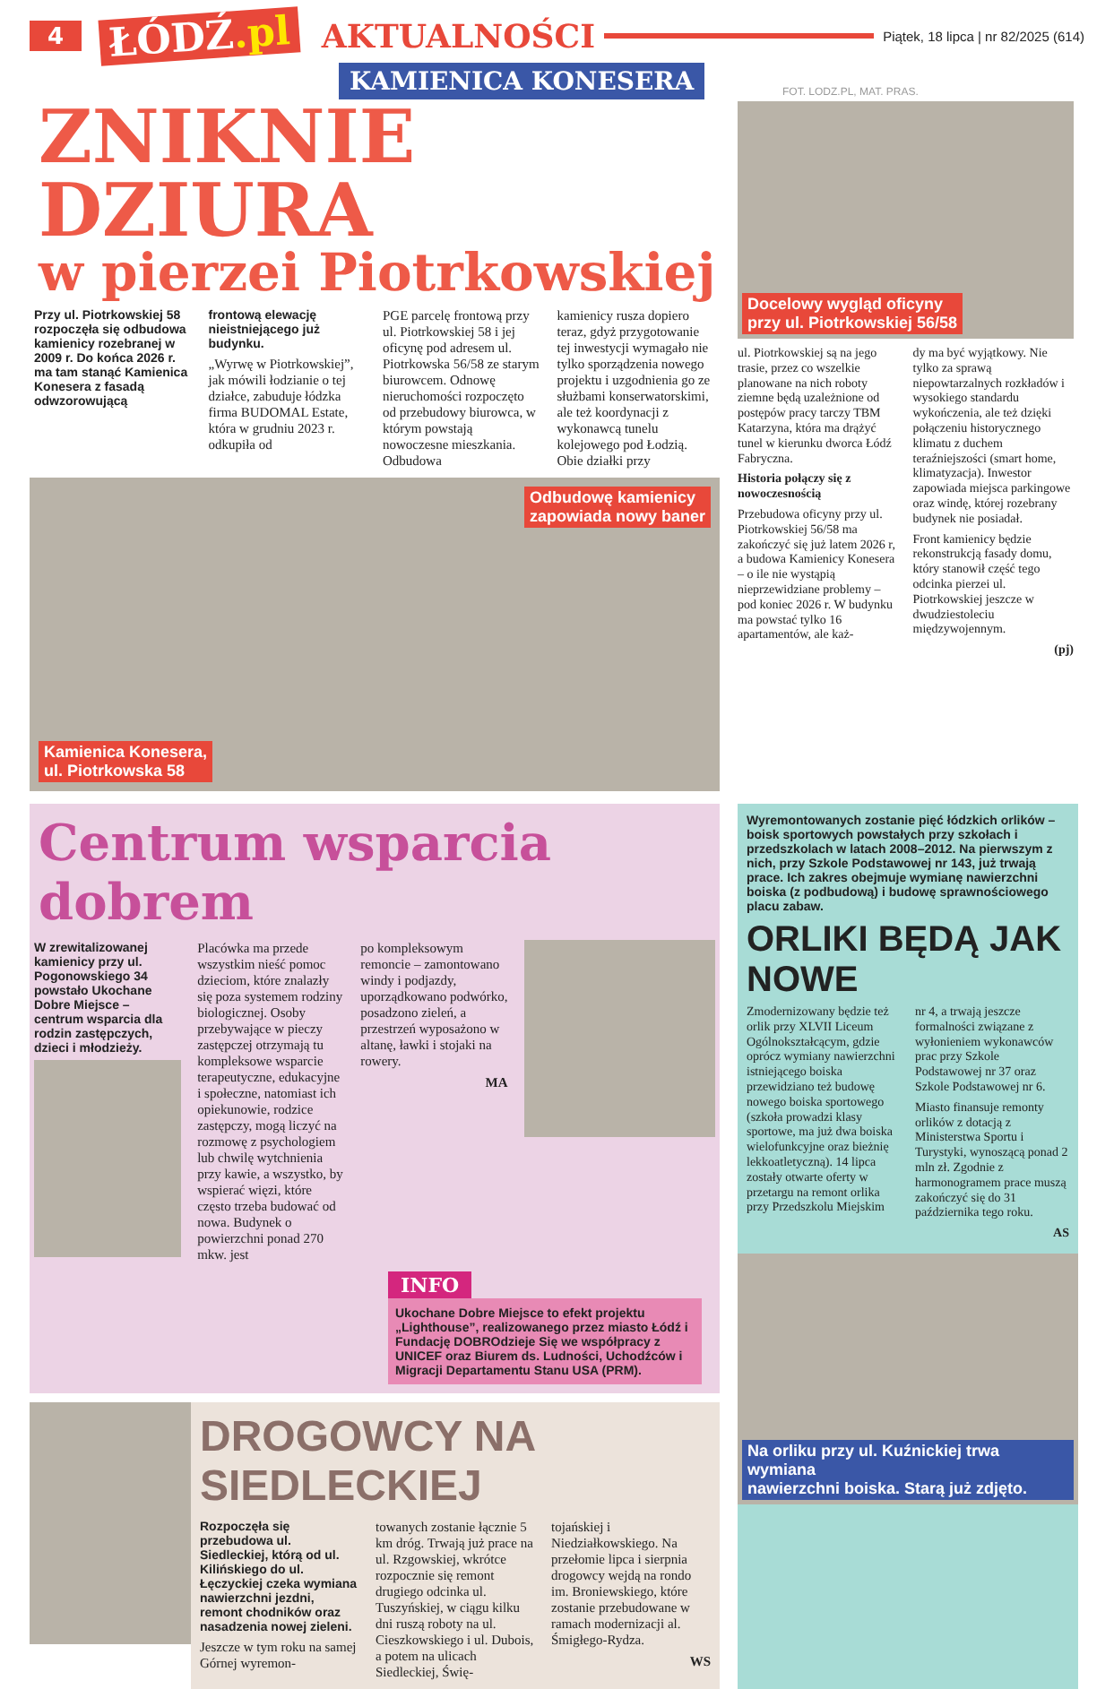4 ŁÓDŹ.pl AKTUALNOŚCI Piątek, 18 lipca | nr 82/2025 (614)
KAMIENICA KONESERA
ZNIKNIE DZIURA
w pierzei Piotrkowskiej
Przy ul. Piotrkowskiej 58 rozpoczęła się odbudowa kamienicy rozebranej w 2009 r. Do końca 2026 r. ma tam stanąć Kamienica Konesera z fasadą odwzorowującą
frontową elewację nieistniejącego już budynku.
„Wyrwę w Piotrkowskiej”, jak mówili łodzianie o tej działce, zabuduje łódzka firma BUDOMAL Estate, która w grudniu 2023 r. odkupiła od
PGE parcelę frontową przy ul. Piotrkowskiej 58 i jej oficynę pod adresem ul. Piotrkowska 56/58 ze starym biurowcem. Odnowę nieruchomości rozpoczęto od przebudowy biurowca, w którym powstają nowoczesne mieszkania. Odbudowa
kamienicy rusza dopiero teraz, gdyż przygotowanie tej inwestycji wymagało nie tylko sporządzenia nowego projektu i uzgodnienia go ze służbami konserwatorskimi, ale też koordynacji z wykonawcą tunelu kolejowego pod Łodzią. Obie działki przy
Kamienica Konesera,
ul. Piotrkowska 58 Odbudowę kamienicy
zapowiada nowy baner
FOT. LODZ.PL, MAT. PRAS.
Docelowy wygląd oficyny
przy ul. Piotrkowskiej 56/58
ul. Piotrkowskiej są na jego trasie, przez co wszelkie planowane na nich roboty ziemne będą uzależnione od postępów pracy tarczy TBM Katarzyna, która ma drążyć tunel w kierunku dworca Łódź Fabryczna.
Historia połączy się z nowoczesnością
Przebudowa oficyny przy ul. Piotrkowskiej 56/58 ma zakończyć się już latem 2026 r, a budowa Kamienicy Konesera – o ile nie wystąpią nieprzewidziane problemy – pod koniec 2026 r. W budynku ma powstać tylko 16 apartamentów, ale każ-
dy ma być wyjątkowy. Nie tylko za sprawą niepowtarzalnych rozkładów i wysokiego standardu wykończenia, ale też dzięki połączeniu historycznego klimatu z duchem teraźniejszości (smart home, klimatyzacja). Inwestor zapowiada miejsca parkingowe oraz windę, której rozebrany budynek nie posiadał.
Front kamienicy będzie rekonstrukcją fasady domu, który stanowił część tego odcinka pierzei ul. Piotrkowskiej jeszcze w dwudziestoleciu międzywojennym.
(pj)
Centrum wsparcia dobrem
W zrewitalizowanej kamienicy przy ul. Pogonowskiego 34 powstało Ukochane Dobre Miejsce – centrum wsparcia dla rodzin zastępczych, dzieci i młodzieży.
Placówka ma przede wszystkim nieść pomoc dzieciom, które znalazły się poza systemem rodziny biologicznej. Osoby przebywające w pieczy zastępczej otrzymają tu kompleksowe wsparcie terapeutyczne, edukacyjne i społeczne, natomiast ich opiekunowie, rodzice zastępczy, mogą liczyć na rozmowę z psychologiem lub chwilę wytchnienia przy kawie, a wszystko, by wspierać więzi, które często trzeba budować od nowa. Budynek o powierzchni ponad 270 mkw. jest
po kompleksowym remoncie – zamontowano windy i podjazdy, uporządkowano podwórko, posadzono zieleń, a przestrzeń wyposażono w altanę, ławki i stojaki na rowery.
MA
INFO
Ukochane Dobre Miejsce to efekt projektu „Lighthouse”, realizowanego przez miasto Łódź i Fundację DOBROdzieje Się we współpracy z UNICEF oraz Biurem ds. Ludności, Uchodźców i Migracji Departamentu Stanu USA (PRM).
DROGOWCY NA SIEDLECKIEJ
Rozpoczęła się przebudowa ul. Siedleckiej, którą od ul. Kilińskiego do ul. Łęczyckiej czeka wymiana nawierzchni jezdni, remont chodników oraz nasadzenia nowej zieleni.
Jeszcze w tym roku na samej Górnej wyremon-
towanych zostanie łącznie 5 km dróg. Trwają już prace na ul. Rzgowskiej, wkrótce rozpocznie się remont drugiego odcinka ul. Tuszyńskiej, w ciągu kilku dni ruszą roboty na ul. Cieszkowskiego i ul. Dubois, a potem na ulicach Siedleckiej, Świę-
tojańskiej i Niedziałkowskiego. Na przełomie lipca i sierpnia drogowcy wejdą na rondo im. Broniewskiego, które zostanie przebudowane w ramach modernizacji al. Śmigłego-Rydza.
WS
Wyremontowanych zostanie pięć łódzkich orlików – boisk sportowych powstałych przy szkołach i przedszkolach w latach 2008–2012. Na pierwszym z nich, przy Szkole Podstawowej nr 143, już trwają prace. Ich zakres obejmuje wymianę nawierzchni boiska (z podbudową) i budowę sprawnościowego placu zabaw.
ORLIKI BĘDĄ JAK NOWE
Zmodernizowany będzie też orlik przy XLVII Liceum Ogólnokształcącym, gdzie oprócz wymiany nawierzchni istniejącego boiska przewidziano też budowę nowego boiska sportowego (szkoła prowadzi klasy sportowe, ma już dwa boiska wielofunkcyjne oraz bieżnię lekkoatletyczną). 14 lipca zostały otwarte oferty w przetargu na remont orlika przy Przedszkolu Miejskim
nr 4, a trwają jeszcze formalności związane z wyłonieniem wykonawców prac przy Szkole Podstawowej nr 37 oraz Szkole Podstawowej nr 6.
Miasto finansuje remonty orlików z dotacją z Ministerstwa Sportu i Turystyki, wynoszącą ponad 2 mln zł. Zgodnie z harmonogramem prace muszą zakończyć się do 31 października tego roku.
AS
Na orliku przy ul. Kuźnickiej trwa wymiana
nawierzchni boiska. Starą już zdjęto.